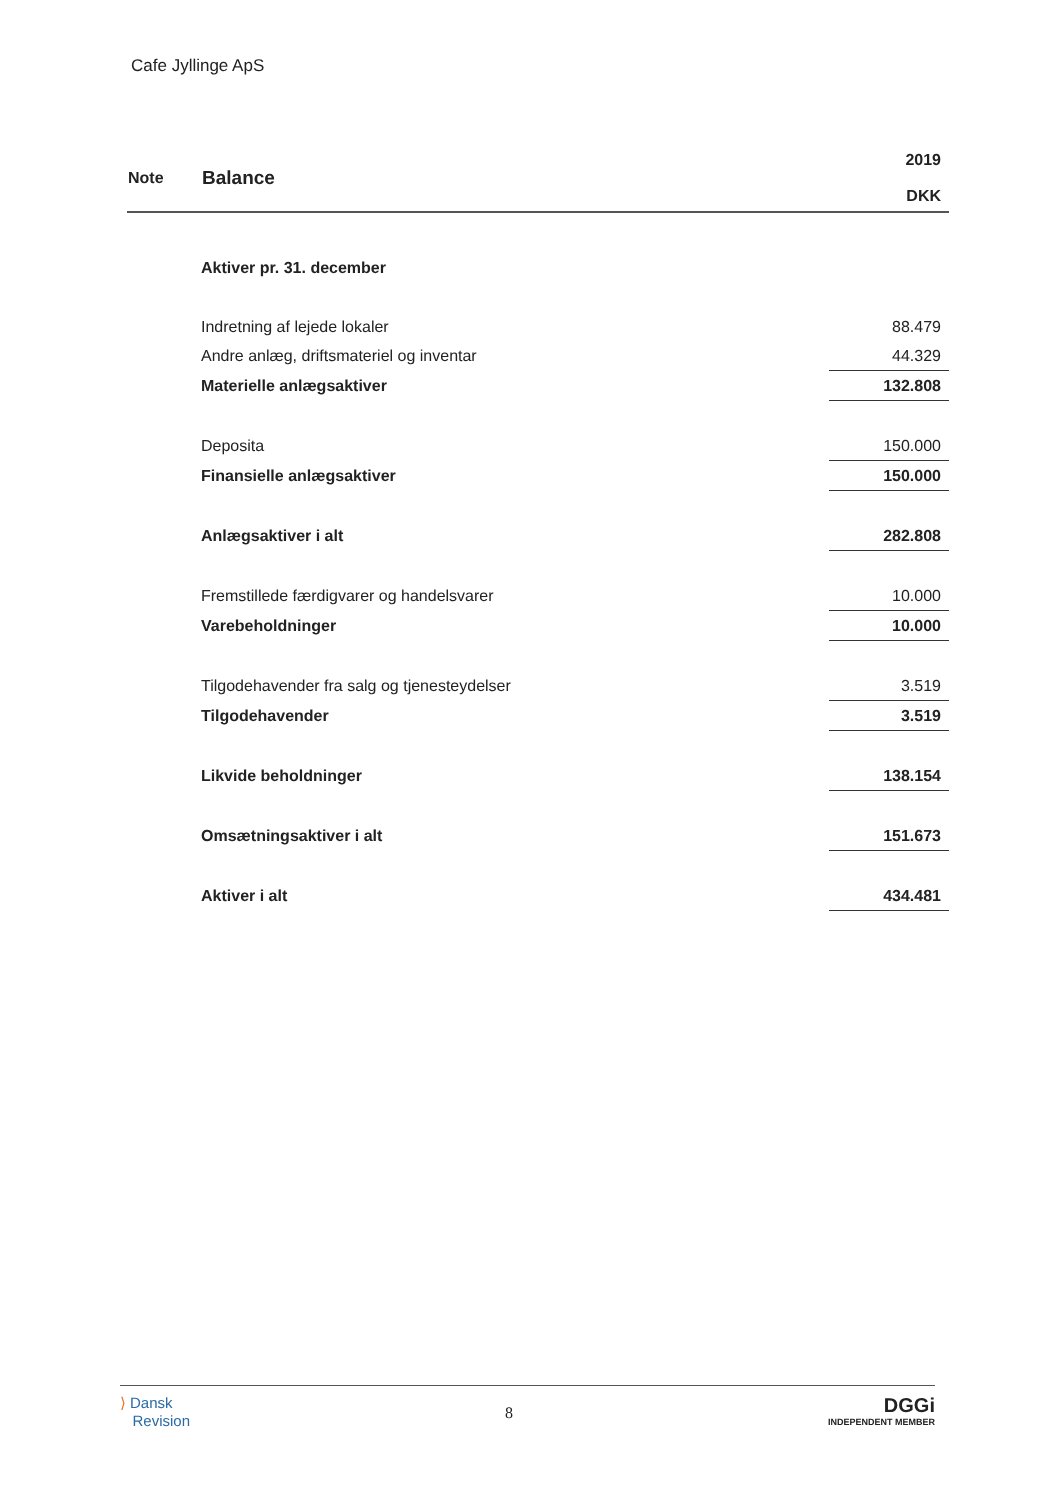Cafe Jyllinge ApS
| Note | Balance | 2019 DKK |
| --- | --- | --- |
| | Aktiver pr. 31. december | |
| | Indretning af lejede lokaler | 88.479 |
| | Andre anlæg, driftsmateriel og inventar | 44.329 |
| | Materielle anlægsaktiver | 132.808 |
| | Deposita | 150.000 |
| | Finansielle anlægsaktiver | 150.000 |
| | Anlægsaktiver i alt | 282.808 |
| | Fremstillede færdigvarer og handelsvarer | 10.000 |
| | Varebeholdninger | 10.000 |
| | Tilgodehavender fra salg og tjenesteydelser | 3.519 |
| | Tilgodehavender | 3.519 |
| | Likvide beholdninger | 138.154 |
| | Omsætningsaktiver i alt | 151.673 |
| | Aktiver i alt | 434.481 |
⟩ Dansk
Revision
8
DGGi
INDEPENDENT MEMBER